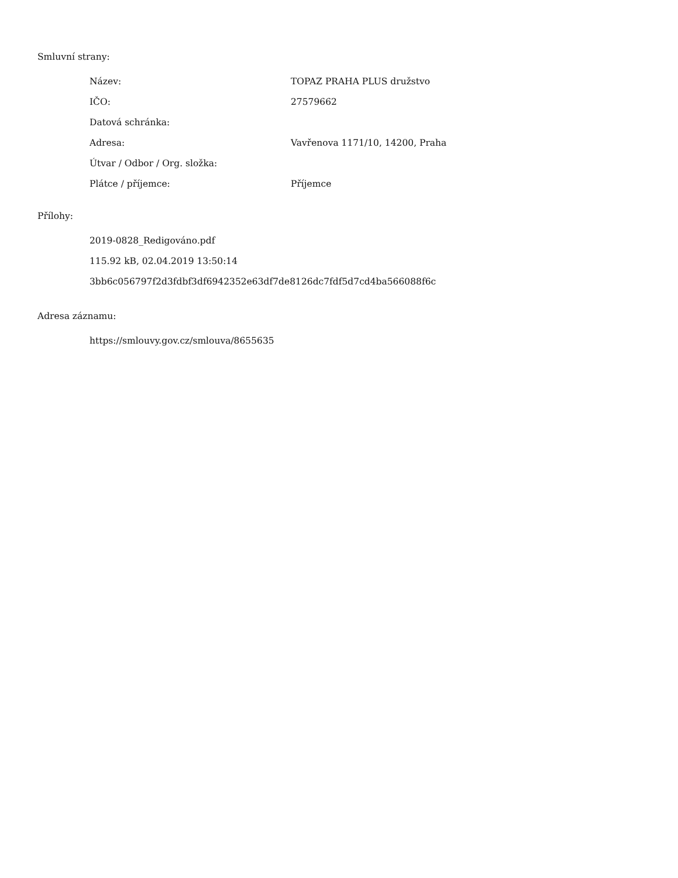Smluvní strany:
| Název: | TOPAZ PRAHA PLUS družstvo |
| IČO: | 27579662 |
| Datová schránka: | |
| Adresa: | Vavřenova 1171/10, 14200, Praha |
| Útvar / Odbor / Org. složka: | |
| Plátce / příjemce: | Příjemce |
Přílohy:
2019-0828_Redigováno.pdf
115.92 kB, 02.04.2019 13:50:14
3bb6c056797f2d3fdbf3df6942352e63df7de8126dc7fdf5d7cd4ba566088f6c
Adresa záznamu:
https://smlouvy.gov.cz/smlouva/8655635